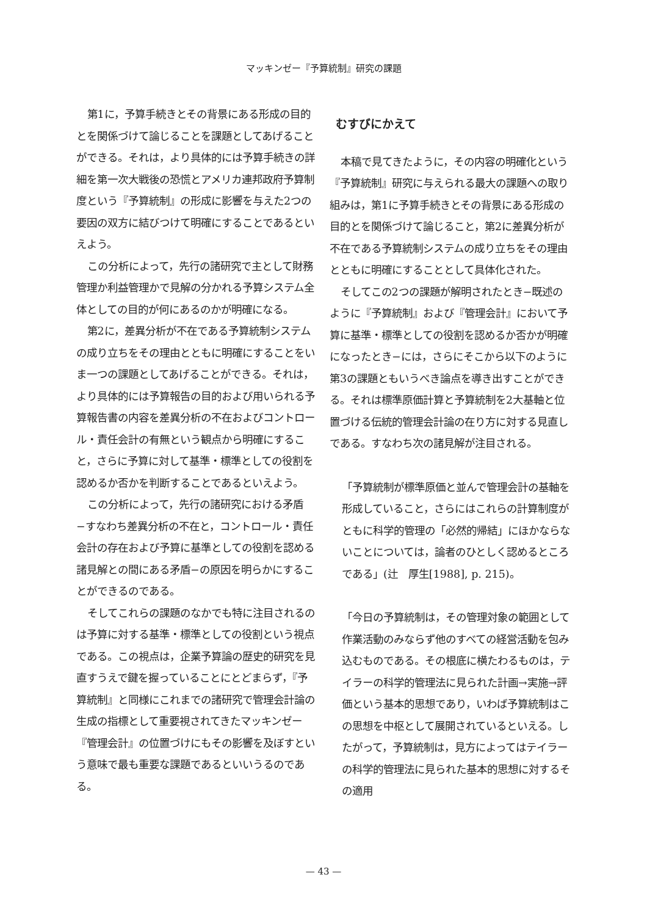マッキンゼー『予算統制』研究の課題
第1に，予算手続きとその背景にある形成の目的とを関係づけて論じることを課題としてあげることができる。それは，より具体的には予算手続きの詳細を第一次大戦後の恐慌とアメリカ連邦政府予算制度という『予算統制』の形成に影響を与えた2つの要因の双方に結びつけて明確にすることであるといえよう。
この分析によって，先行の諸研究で主として財務管理か利益管理かで見解の分かれる予算システム全体としての目的が何にあるのかが明確になる。
第2に，差異分析が不在である予算統制システムの成り立ちをその理由とともに明確にすることをいま一つの課題としてあげることができる。それは，より具体的には予算報告の目的および用いられる予算報告書の内容を差異分析の不在およびコントロール・責任会計の有無という観点から明確にすること，さらに予算に対して基準・標準としての役割を認めるか否かを判断することであるといえよう。
この分析によって，先行の諸研究における矛盾−すなわち差異分析の不在と，コントロール・責任会計の存在および予算に基準としての役割を認める諸見解との間にある矛盾−の原因を明らかにすることができるのである。
そしてこれらの課題のなかでも特に注目されるのは予算に対する基準・標準としての役割という視点である。この視点は，企業予算論の歴史的研究を見直すうえで鍵を握っていることにとどまらず，『予算統制』と同様にこれまでの諸研究で管理会計論の生成の指標として重要視されてきたマッキンゼー『管理会計』の位置づけにもその影響を及ぼすという意味で最も重要な課題であるといいうるのである。
むすびにかえて
本稿で見てきたように，その内容の明確化という『予算統制』研究に与えられる最大の課題への取り組みは，第1に予算手続きとその背景にある形成の目的とを関係づけて論じること，第2に差異分析が不在である予算統制システムの成り立ちをその理由とともに明確にすることとして具体化された。
そしてこの2つの課題が解明されたとき−既述のように『予算統制』および『管理会計』において予算に基準・標準としての役割を認めるか否かが明確になったとき−には，さらにそこから以下のように第3の課題ともいうべき論点を導き出すことができる。それは標準原価計算と予算統制を2大基軸と位置づける伝統的管理会計論の在り方に対する見直しである。すなわち次の諸見解が注目される。
「予算統制が標準原価と並んで管理会計の基軸を形成していること，さらにはこれらの計算制度がともに科学的管理の「必然的帰結」にほかならないことについては，論者のひとしく認めるところである」(辻　厚生[1988], p. 215)。
「今日の予算統制は，その管理対象の範囲として作業活動のみならず他のすべての経営活動を包み込むものである。その根底に横たわるものは，テイラーの科学的管理法に見られた計画→実施→評価という基本的思想であり，いわば予算統制はこの思想を中枢として展開されているといえる。したがって，予算統制は，見方によってはテイラーの科学的管理法に見られた基本的思想に対するその適用
— 43 —